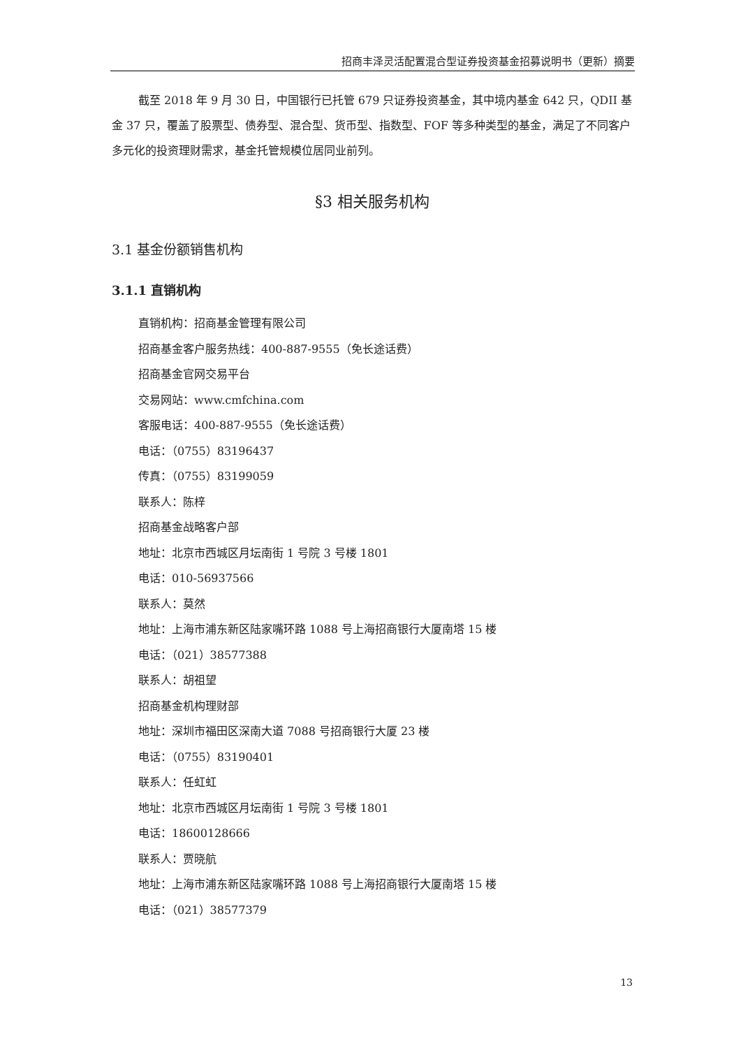招商丰泽灵活配置混合型证券投资基金招募说明书（更新）摘要
截至 2018 年 9 月 30 日，中国银行已托管 679 只证券投资基金，其中境内基金 642 只，QDII 基金 37 只，覆盖了股票型、债券型、混合型、货币型、指数型、FOF 等多种类型的基金，满足了不同客户多元化的投资理财需求，基金托管规模位居同业前列。
§3 相关服务机构
3.1 基金份额销售机构
3.1.1 直销机构
直销机构：招商基金管理有限公司
招商基金客户服务热线：400-887-9555（免长途话费）
招商基金官网交易平台
交易网站：www.cmfchina.com
客服电话：400-887-9555（免长途话费）
电话：（0755）83196437
传真：（0755）83199059
联系人：陈梓
招商基金战略客户部
地址：北京市西城区月坛南街 1 号院 3 号楼 1801
电话：010-56937566
联系人：莫然
地址：上海市浦东新区陆家嘴环路 1088 号上海招商银行大厦南塔 15 楼
电话：（021）38577388
联系人：胡祖望
招商基金机构理财部
地址：深圳市福田区深南大道 7088 号招商银行大厦 23 楼
电话：（0755）83190401
联系人：任虹虹
地址：北京市西城区月坛南街 1 号院 3 号楼 1801
电话：18600128666
联系人：贾晓航
地址：上海市浦东新区陆家嘴环路 1088 号上海招商银行大厦南塔 15 楼
电话：（021）38577379
13